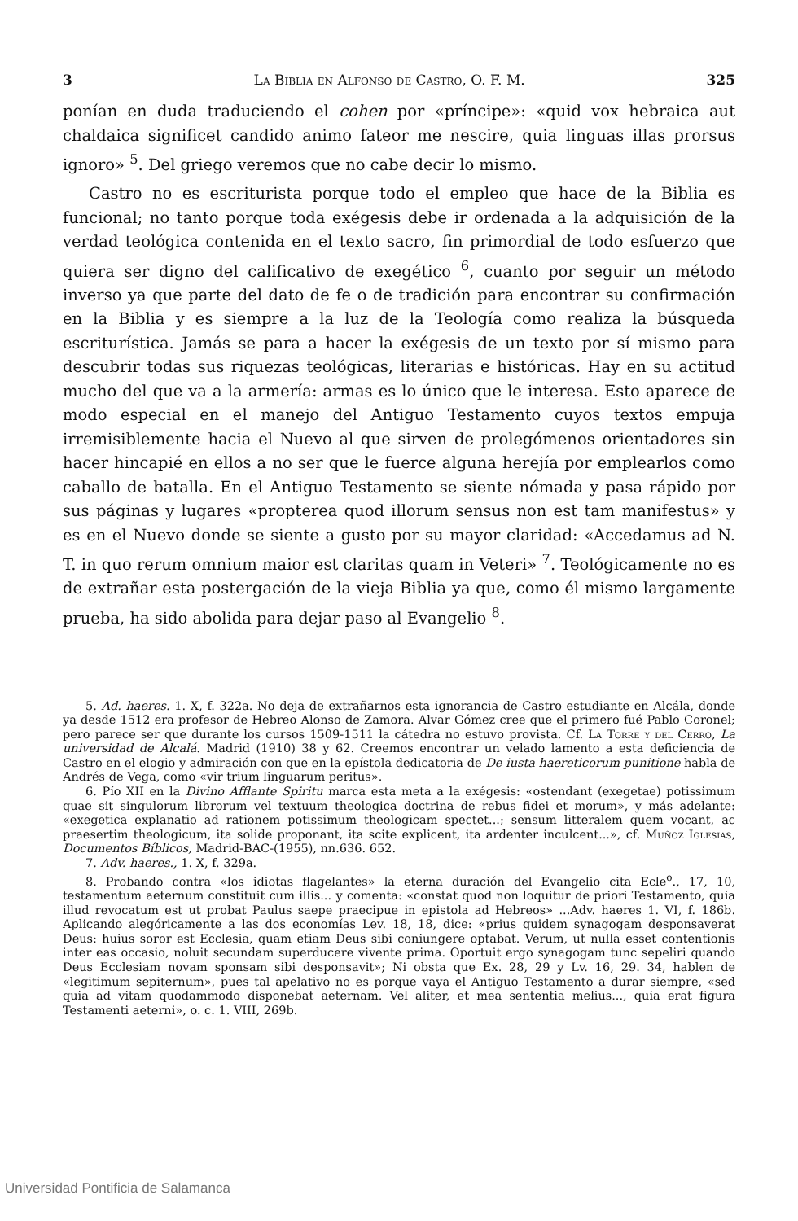3 La Biblia en Alfonso de Castro, O. F. M. 325
ponían en duda traduciendo el cohen por «príncipe»: «quid vox hebraica aut chaldaica significet candido animo fateor me nescire, quia linguas illas prorsus ignoro» <sup>5</sup>. Del griego veremos que no cabe decir lo mismo.
Castro no es escriturista porque todo el empleo que hace de la Biblia es funcional; no tanto porque toda exégesis debe ir ordenada a la adquisición de la verdad teológica contenida en el texto sacro, fin primordial de todo esfuerzo que quiera ser digno del calificativo de exegético <sup>6</sup>, cuanto por seguir un método inverso ya que parte del dato de fe o de tradición para encontrar su confirmación en la Biblia y es siempre a la luz de la Teología como realiza la búsqueda escriturística. Jamás se para a hacer la exégesis de un texto por sí mismo para descubrir todas sus riquezas teológicas, literarias e históricas. Hay en su actitud mucho del que va a la armería: armas es lo único que le interesa. Esto aparece de modo especial en el manejo del Antiguo Testamento cuyos textos empuja irremisiblemente hacia el Nuevo al que sirven de prolegómenos orientadores sin hacer hincapié en ellos a no ser que le fuerce alguna herejía por emplearlos como caballo de batalla. En el Antiguo Testamento se siente nómada y pasa rápido por sus páginas y lugares «propterea quod illorum sensus non est tam manifestus» y es en el Nuevo donde se siente a gusto por su mayor claridad: «Accedamus ad N. T. in quo rerum omnium maior est claritas quam in Veteri» <sup>7</sup>. Teológicamente no es de extrañar esta postergación de la vieja Biblia ya que, como él mismo largamente prueba, ha sido abolida para dejar paso al Evangelio <sup>8</sup>.
5. Ad. haeres. 1. X, f. 322a. No deja de extrañarnos esta ignorancia de Castro estudiante en Alcála, donde ya desde 1512 era profesor de Hebreo Alonso de Zamora. Alvar Gómez cree que el primero fué Pablo Coronel; pero parece ser que durante los cursos 1509-1511 la cátedra no estuvo provista. Cf. La Torre y del Cerro, La universidad de Alcalá. Madrid (1910) 38 y 62. Creemos encontrar un velado lamento a esta deficiencia de Castro en el elogio y admiración con que en la epístola dedicatoria de De iusta haereticorum punitione habla de Andrés de Vega, como «vir trium linguarum peritus».
6. Pío XII en la Divino Afflante Spiritu marca esta meta a la exégesis: «ostendant (exegetae) potissimum quae sit singulorum librorum vel textuum theologica doctrina de rebus fidei et morum», y más adelante: «exegetica explanatio ad rationem potissimum theologicam spectet...; sensum litteralem quem vocant, ac praesertim theologicum, ita solide proponant, ita scite explicent, ita ardenter inculcent...», cf. Muñoz Iglesias, Documentos Bíblicos, Madrid-BAC-(1955), nn.636. 652.
7. Adv. haeres., 1. X, f. 329a.
8. Probando contra «los idiotas flagelantes» la eterna duración del Evangelio cita Ecle<sup>o</sup>., 17, 10, testamentum aeternum constituit cum illis... y comenta: «constat quod non loquitur de priori Testamento, quia illud revocatum est ut probat Paulus saepe praecipue in epistola ad Hebreos» ...Adv. haeres 1. VI, f. 186b. Aplicando alegóricamente a las dos economías Lev. 18, 18, dice: «prius quidem synagogam desponsaverat Deus: huius soror est Ecclesia, quam etiam Deus sibi coniungere optabat. Verum, ut nulla esset contentionis inter eas occasio, noluit secundam superducere vivente prima. Oportuit ergo synagogam tunc sepeliri quando Deus Ecclesiam novam sponsam sibi desponsavit»; Ni obsta que Ex. 28, 29 y Lv. 16, 29. 34, hablen de «legitimum sepiternum», pues tal apelativo no es porque vaya el Antiguo Testamento a durar siempre, «sed quia ad vitam quodammodo disponebat aeternam. Vel aliter, et mea sententia melius..., quia erat figura Testamenti aeterni», o. c. 1. VIII, 269b.
Universidad Pontificia de Salamanca